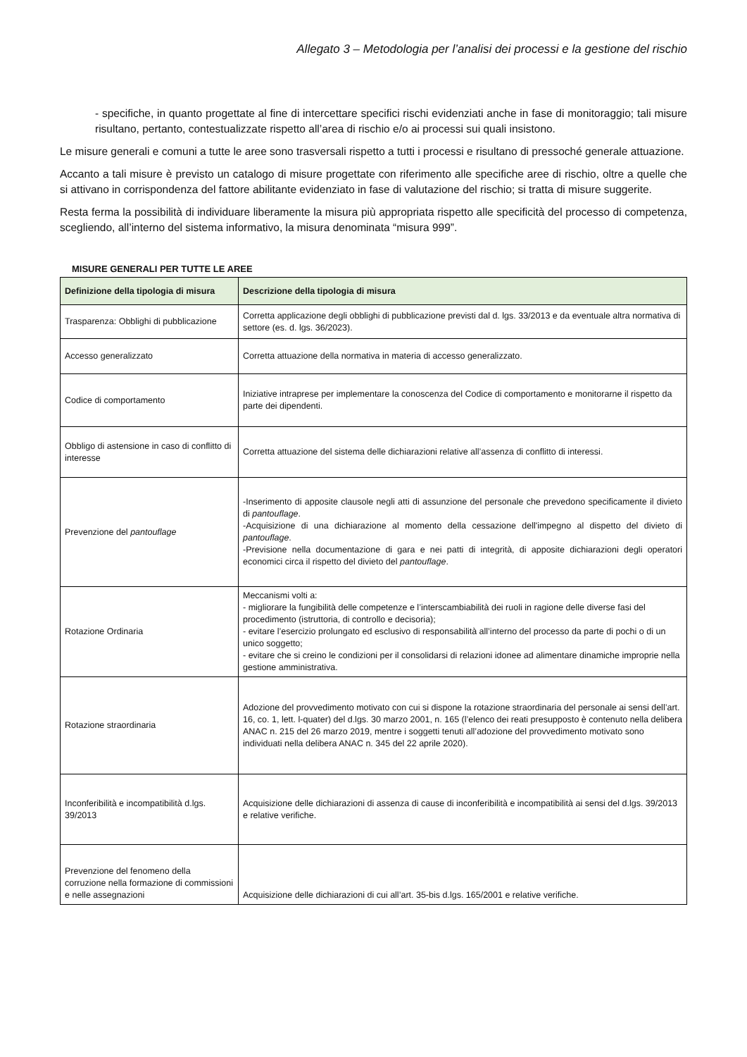Allegato 3 – Metodologia per l’analisi dei processi e la gestione del rischio
- specifiche, in quanto progettate al fine di intercettare specifici rischi evidenziati anche in fase di monitoraggio; tali misure risultano, pertanto, contestualizzate rispetto all’area di rischio e/o ai processi sui quali insistono.
Le misure generali e comuni a tutte le aree sono trasversali rispetto a tutti i processi e risultano di pressoché generale attuazione.
Accanto a tali misure è previsto un catalogo di misure progettate con riferimento alle specifiche aree di rischio, oltre a quelle che si attivano in corrispondenza del fattore abilitante evidenziato in fase di valutazione del rischio; si tratta di misure suggerite.
Resta ferma la possibilità di individuare liberamente la misura più appropriata rispetto alle specificità del processo di competenza, scegliendo, all’interno del sistema informativo, la misura denominata “misura 999”.
MISURE GENERALI PER TUTTE LE AREE
| Definizione della tipologia di misura | Descrizione della tipologia di misura |
| --- | --- |
| Trasparenza: Obblighi di pubblicazione | Corretta applicazione degli obblighi di pubblicazione previsti dal d. lgs. 33/2013 e da eventuale altra normativa di settore (es. d. lgs. 36/2023). |
| Accesso generalizzato | Corretta attuazione della normativa in materia di accesso generalizzato. |
| Codice di comportamento | Iniziative intraprese per implementare la conoscenza del Codice di comportamento e monitorarne il rispetto da parte dei dipendenti. |
| Obbligo di astensione in caso di conflitto di interesse | Corretta attuazione del sistema delle dichiarazioni relative all’assenza di conflitto di interessi. |
| Prevenzione del pantouflage | -Inserimento di apposite clausole negli atti di assunzione del personale che prevedono specificamente il divieto di pantouflage . -Acquisizione di una dichiarazione al momento della cessazione dell'impegno al dispetto del divieto di pantouflage . -Previsione nella documentazione di gara e nei patti di integrità, di apposite dichiarazioni degli operatori economici circa il rispetto del divieto del pantouflage . |
| Rotazione Ordinaria | Meccanismi volti a: - migliorare la fungibilità delle competenze e l’interscambiabilità dei ruoli in ragione delle diverse fasi del procedimento (istruttoria, di controllo e decisoria); - evitare l’esercizio prolungato ed esclusivo di responsabilità all’interno del processo da parte di pochi o di un unico soggetto; - evitare che si creino le condizioni per il consolidarsi di relazioni idonee ad alimentare dinamiche improprie nella gestione amministrativa. |
| Rotazione straordinaria | Adozione del provvedimento motivato con cui si dispone la rotazione straordinaria del personale ai sensi dell’art. 16, co. 1, lett. l-quater) del d.lgs. 30 marzo 2001, n. 165 (l’elenco dei reati presupposto è contenuto nella delibera ANAC n. 215 del 26 marzo 2019, mentre i soggetti tenuti all’adozione del provvedimento motivato sono individuati nella delibera ANAC n. 345 del 22 aprile 2020). |
| Inconferibilità e incompatibilità d.lgs. 39/2013 | Acquisizione delle dichiarazioni di assenza di cause di inconferibilità e incompatibilità ai sensi del d.lgs. 39/2013 e relative verifiche. |
| Prevenzione del fenomeno della corruzione nella formazione di commissioni e nelle assegnazioni | Acquisizione delle dichiarazioni di cui all’art. 35-bis d.lgs. 165/2001 e relative verifiche. |